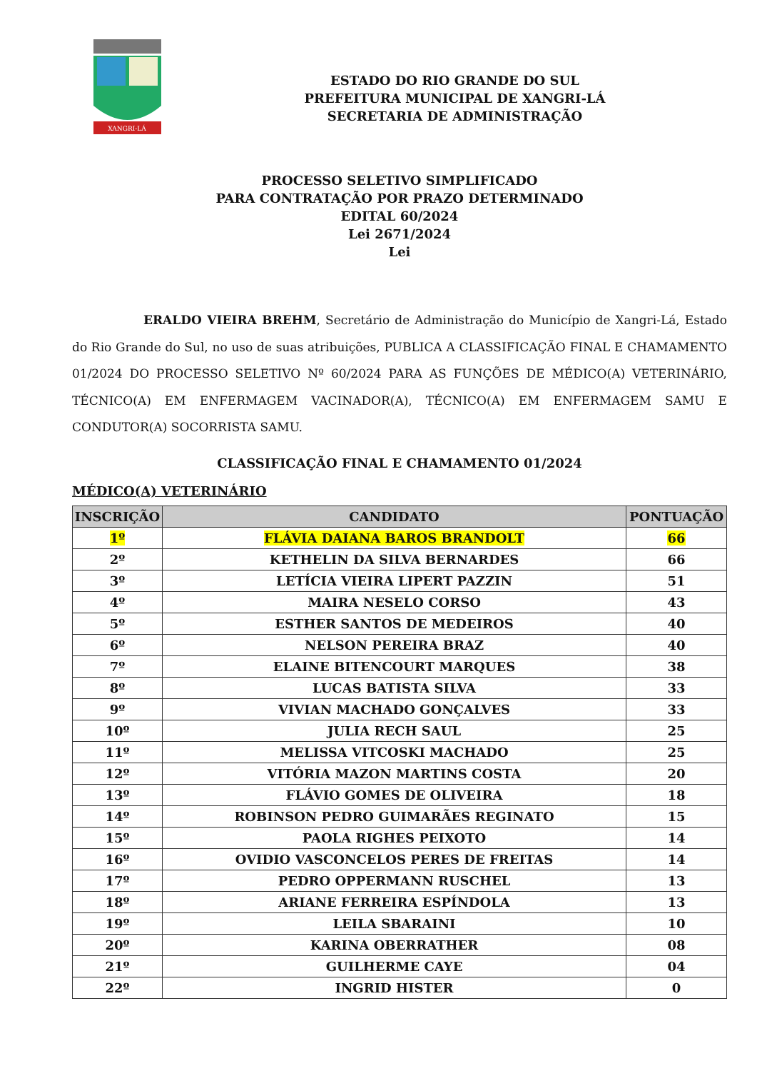XANGRI-LÁ
ESTADO DO RIO GRANDE DO SUL
PREFEITURA MUNICIPAL DE XANGRI-LÁ
SECRETARIA DE ADMINISTRAÇÃO
PROCESSO SELETIVO SIMPLIFICADO
PARA CONTRATAÇÃO POR PRAZO DETERMINADO
EDITAL 60/2024
Lei 2671/2024
Lei
ERALDO VIEIRA BREHM, Secretário de Administração do Município de Xangri-Lá, Estado do Rio Grande do Sul, no uso de suas atribuições, PUBLICA A CLASSIFICAÇÃO FINAL E CHAMAMENTO 01/2024 DO PROCESSO SELETIVO Nº 60/2024 PARA AS FUNÇÕES DE MÉDICO(A) VETERINÁRIO, TÉCNICO(A) EM ENFERMAGEM VACINADOR(A), TÉCNICO(A) EM ENFERMAGEM SAMU E CONDUTOR(A) SOCORRISTA SAMU.
CLASSIFICAÇÃO FINAL E CHAMAMENTO 01/2024
MÉDICO(A) VETERINÁRIO
| INSCRIÇÃO | CANDIDATO | PONTUAÇÃO |
| --- | --- | --- |
| 1º | FLÁVIA DAIANA BAROS BRANDOLT | 66 |
| 2º | KETHELIN DA SILVA BERNARDES | 66 |
| 3º | LETÍCIA VIEIRA LIPERT PAZZIN | 51 |
| 4º | MAIRA NESELO CORSO | 43 |
| 5º | ESTHER SANTOS DE MEDEIROS | 40 |
| 6º | NELSON PEREIRA BRAZ | 40 |
| 7º | ELAINE BITENCOURT MARQUES | 38 |
| 8º | LUCAS BATISTA SILVA | 33 |
| 9º | VIVIAN MACHADO GONÇALVES | 33 |
| 10º | JULIA RECH SAUL | 25 |
| 11º | MELISSA VITCOSKI MACHADO | 25 |
| 12º | VITÓRIA MAZON MARTINS COSTA | 20 |
| 13º | FLÁVIO GOMES DE OLIVEIRA | 18 |
| 14º | ROBINSON PEDRO GUIMARÃES REGINATO | 15 |
| 15º | PAOLA RIGHES PEIXOTO | 14 |
| 16º | OVIDIO VASCONCELOS PERES DE FREITAS | 14 |
| 17º | PEDRO OPPERMANN RUSCHEL | 13 |
| 18º | ARIANE FERREIRA ESPÍNDOLA | 13 |
| 19º | LEILA SBARAINI | 10 |
| 20º | KARINA OBERRATHER | 08 |
| 21º | GUILHERME CAYE | 04 |
| 22º | INGRID HISTER | 0 |